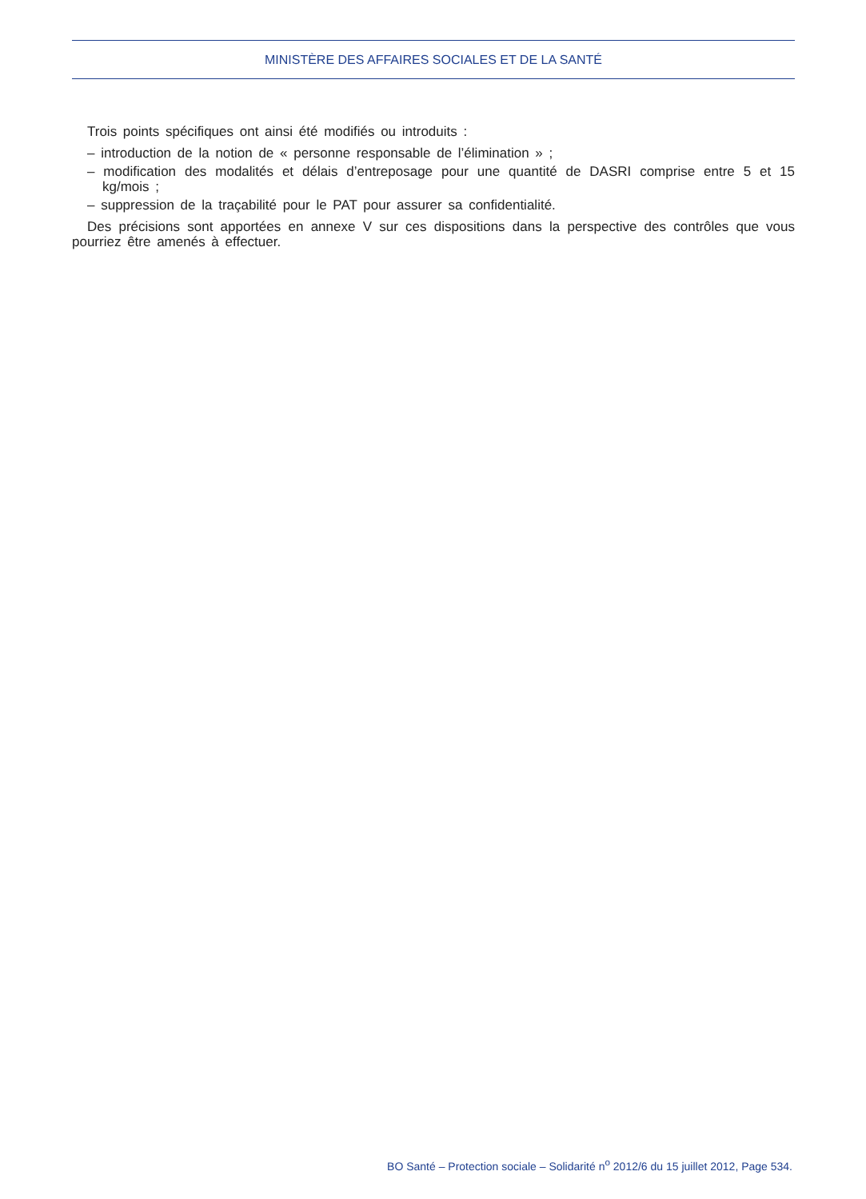MINISTÈRE DES AFFAIRES SOCIALES ET DE LA SANTÉ
Trois points spécifiques ont ainsi été modifiés ou introduits :
– introduction de la notion de « personne responsable de l’élimination » ;
– modification des modalités et délais d’entreposage pour une quantité de DASRI comprise entre 5 et 15 kg/mois ;
– suppression de la traçabilité pour le PAT pour assurer sa confidentialité.
Des précisions sont apportées en annexe V sur ces dispositions dans la perspective des contrôles que vous pourriez être amenés à effectuer.
BO Santé – Protection sociale – Solidarité n<sup>o</sup> 2012/6 du 15 juillet 2012, Page 534.